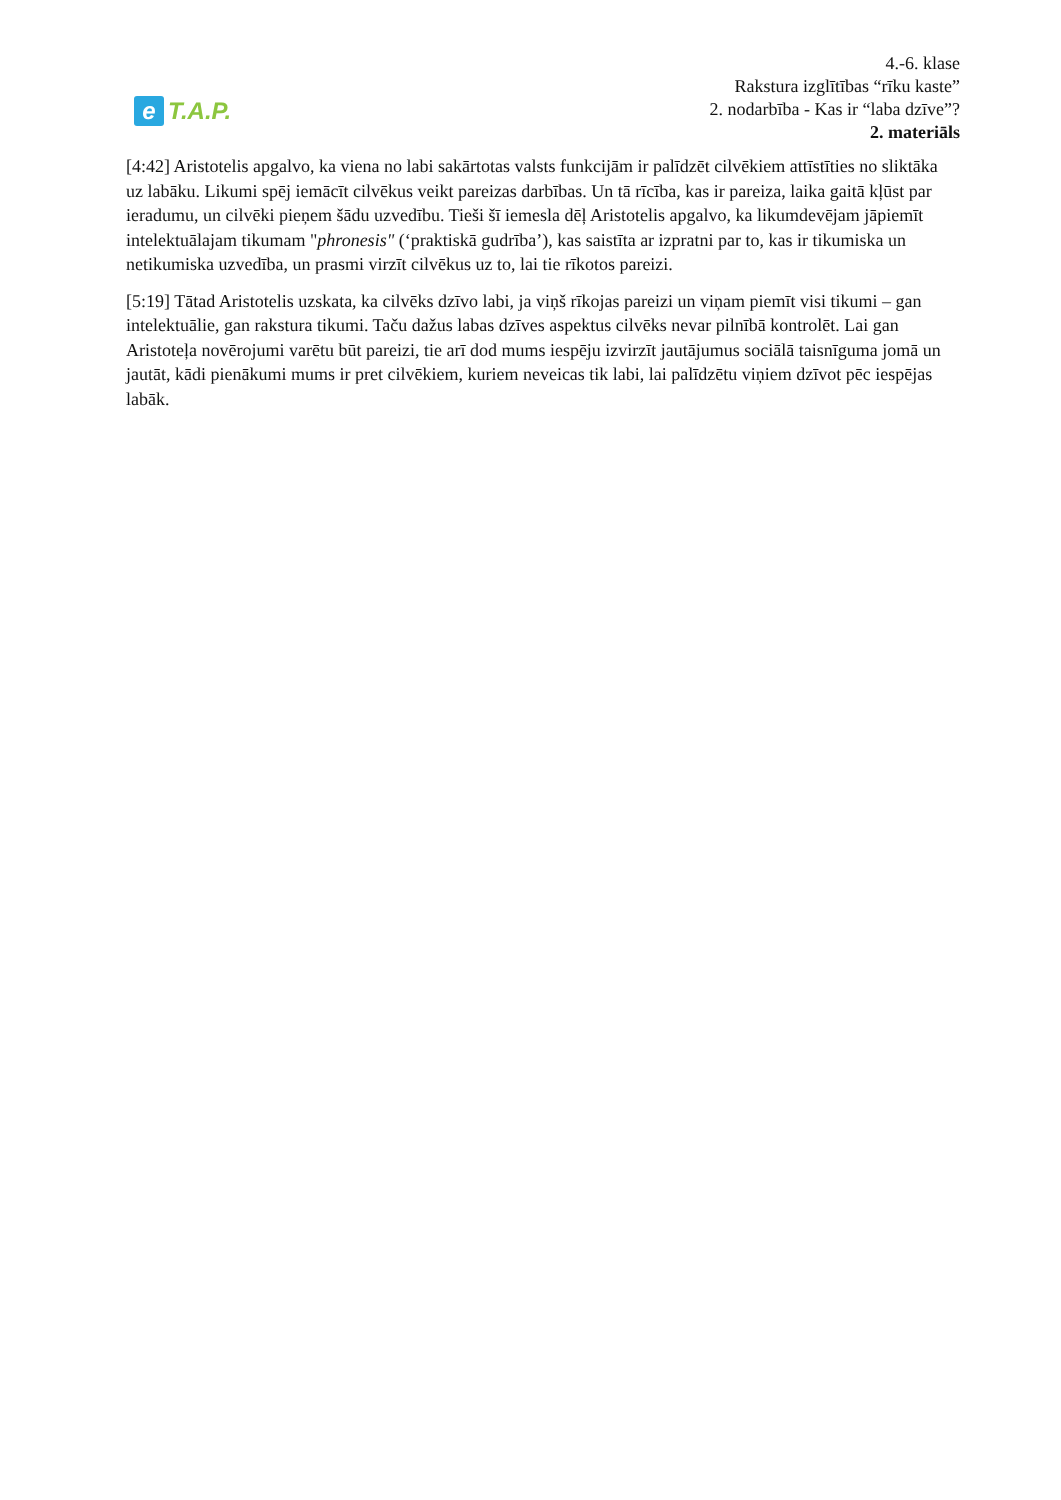e T.A.P.
4.-6. klase
Rakstura izglītības “rīku kaste”
2. nodarbība - Kas ir “laba dzīve”?
2. materiāls
[4:42] Aristotelis apgalvo, ka viena no labi sakārtotas valsts funkcijām ir palīdzēt cilvēkiem attīstīties no sliktāka uz labāku. Likumi spēj iemācīt cilvēkus veikt pareizas darbības. Un tā rīcība, kas ir pareiza, laika gaitā kļūst par ieradumu, un cilvēki pieņem šādu uzvedību. Tieši šī iemesla dēļ Aristotelis apgalvo, ka likumdevējam jāpiemīt intelektuālajam tikumam "phronesis" (‘praktiskā gudrība’), kas saistīta ar izpratni par to, kas ir tikumiska un netikumiska uzvedība, un prasmi virzīt cilvēkus uz to, lai tie rīkotos pareizi.
[5:19] Tātad Aristotelis uzskata, ka cilvēks dzīvo labi, ja viņš rīkojas pareizi un viņam piemīt visi tikumi – gan intelektuālie, gan rakstura tikumi. Taču dažus labas dzīves aspektus cilvēks nevar pilnībā kontrolēt. Lai gan Aristoteļa novērojumi varētu būt pareizi, tie arī dod mums iespēju izvirzīt jautājumus sociālā taisnīguma jomā un jautāt, kādi pienākumi mums ir pret cilvēkiem, kuriem neveicas tik labi, lai palīdzētu viņiem dzīvot pēc iespējas labāk.